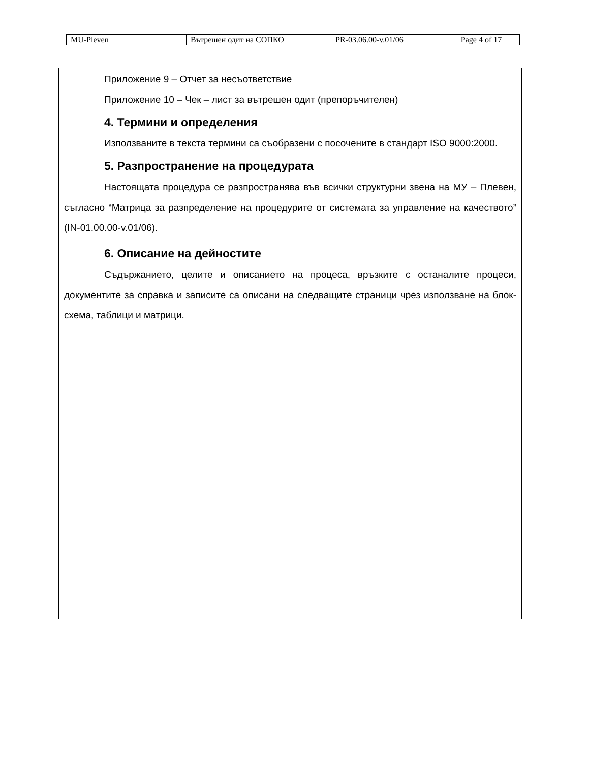| MU-Pleven | Вътрешен одит на СОПКО | PR-03.06.00-v.01/06 | Page 4 of 17 |
Приложение 9 – Отчет за несъответствие
Приложение 10 – Чек – лист за вътрешен одит (препоръчителен)
4. Термини и определения
Използваните в текста термини са съобразени с посочените в стандарт ISO 9000:2000.
5. Разпространение на процедурата
Настоящата процедура се разпространява във всички структурни звена на МУ – Плевен, съгласно “Матрица за разпределение на процедурите от системата за управление на качеството” (IN-01.00.00-v.01/06).
6. Описание на дейностите
Съдържанието, целите и описанието на процеса, връзките с останалите процеси, документите за справка и записите са описани на следващите страници чрез използване на блок-схема, таблици и матрици.